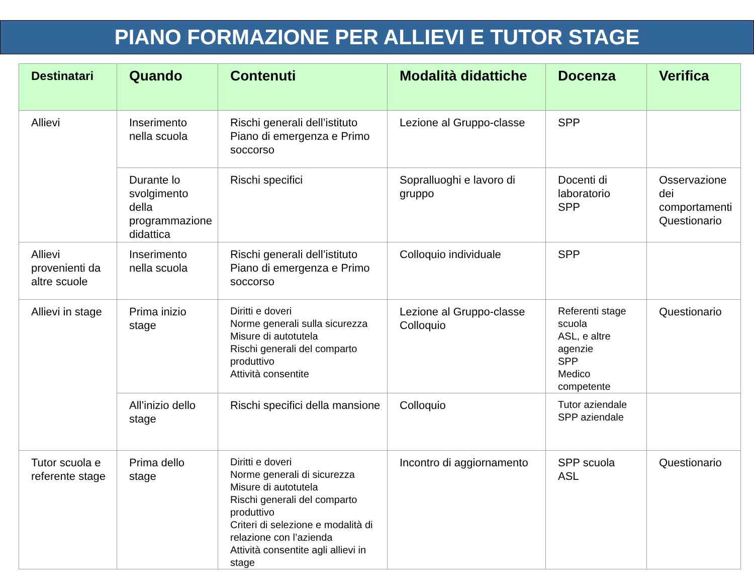PIANO FORMAZIONE PER ALLIEVI E TUTOR STAGE
| Destinatari | Quando | Contenuti | Modalità didattiche | Docenza | Verifica |
| --- | --- | --- | --- | --- | --- |
| Allievi | Inserimento nella scuola | Rischi generali dell’istituto Piano di emergenza e Primo soccorso | Lezione al Gruppo-classe | SPP | |
| | Durante lo svolgimento della programmazione didattica | Rischi specifici | Sopralluoghi e lavoro di gruppo | Docenti di laboratorio SPP | Osservazione dei comportamenti Questionario |
| Allievi provenienti da altre scuole | Inserimento nella scuola | Rischi generali dell’istituto Piano di emergenza e Primo soccorso | Colloquio individuale | SPP | |
| Allievi in stage | Prima inizio stage | Diritti e doveri Norme generali sulla sicurezza Misure di autotutela Rischi generali del comparto produttivo Attività consentite | Lezione al Gruppo-classe Colloquio | Referenti stage scuola ASL, e altre agenzie SPP Medico competente | Questionario |
| | All’inizio dello stage | Rischi specifici della mansione | Colloquio | Tutor aziendale SPP aziendale | |
| Tutor scuola e referente stage | Prima dello stage | Diritti e doveri Norme generali di sicurezza Misure di autotutela Rischi generali del comparto produttivo Criteri di selezione e modalità di relazione con l’azienda Attività consentite agli allievi in stage | Incontro di aggiornamento | SPP scuola ASL | Questionario |